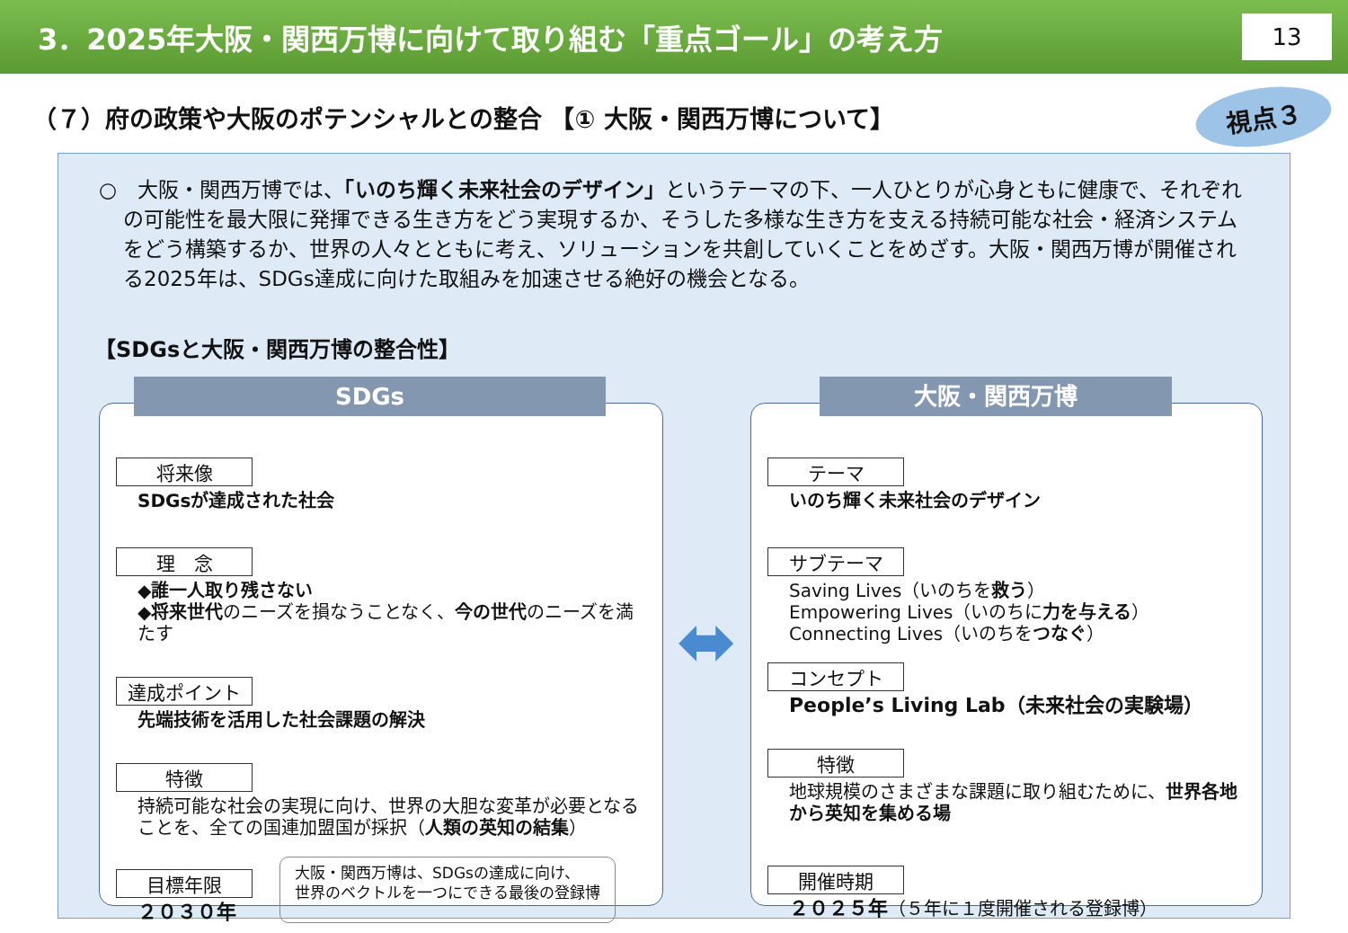3．2025年大阪・関西万博に向けて取り組む「重点ゴール」の考え方
13
（７）府の政策や大阪のポテンシャルとの整合 【① 大阪・関西万博について】
視点３
○　大阪・関西万博では、「いのち輝く未来社会のデザイン」というテーマの下、一人ひとりが心身ともに健康で、それぞれの可能性を最大限に発揮できる生き方をどう実現するか、そうした多様な生き方を支える持続可能な社会・経済システムをどう構築するか、世界の人々とともに考え、ソリューションを共創していくことをめざす。大阪・関西万博が開催される2025年は、SDGs達成に向けた取組みを加速させる絶好の機会となる。
【SDGsと大阪・関西万博の整合性】
SDGs
将来像
SDGsが達成された社会
理　念
◆誰一人取り残さない
◆将来世代のニーズを損なうことなく、今の世代のニーズを満たす
達成ポイント
先端技術を活用した社会課題の解決
特徴
持続可能な社会の実現に向け、世界の大胆な変革が必要となることを、全ての国連加盟国が採択（人類の英知の結集）
目標年限
２０３０年
大阪・関西万博は、SDGsの達成に向け、
世界のベクトルを一つにできる最後の登録博
⬌
大阪・関西万博
テーマ
いのち輝く未来社会のデザイン
サブテーマ
Saving Lives（いのちを救う）
Empowering Lives（いのちに力を与える）
Connecting Lives（いのちをつなぐ）
コンセプト
People’s Living Lab（未来社会の実験場）
特徴
地球規模のさまざまな課題に取り組むために、世界各地から英知を集める場
開催時期
２０２５年（５年に１度開催される登録博）